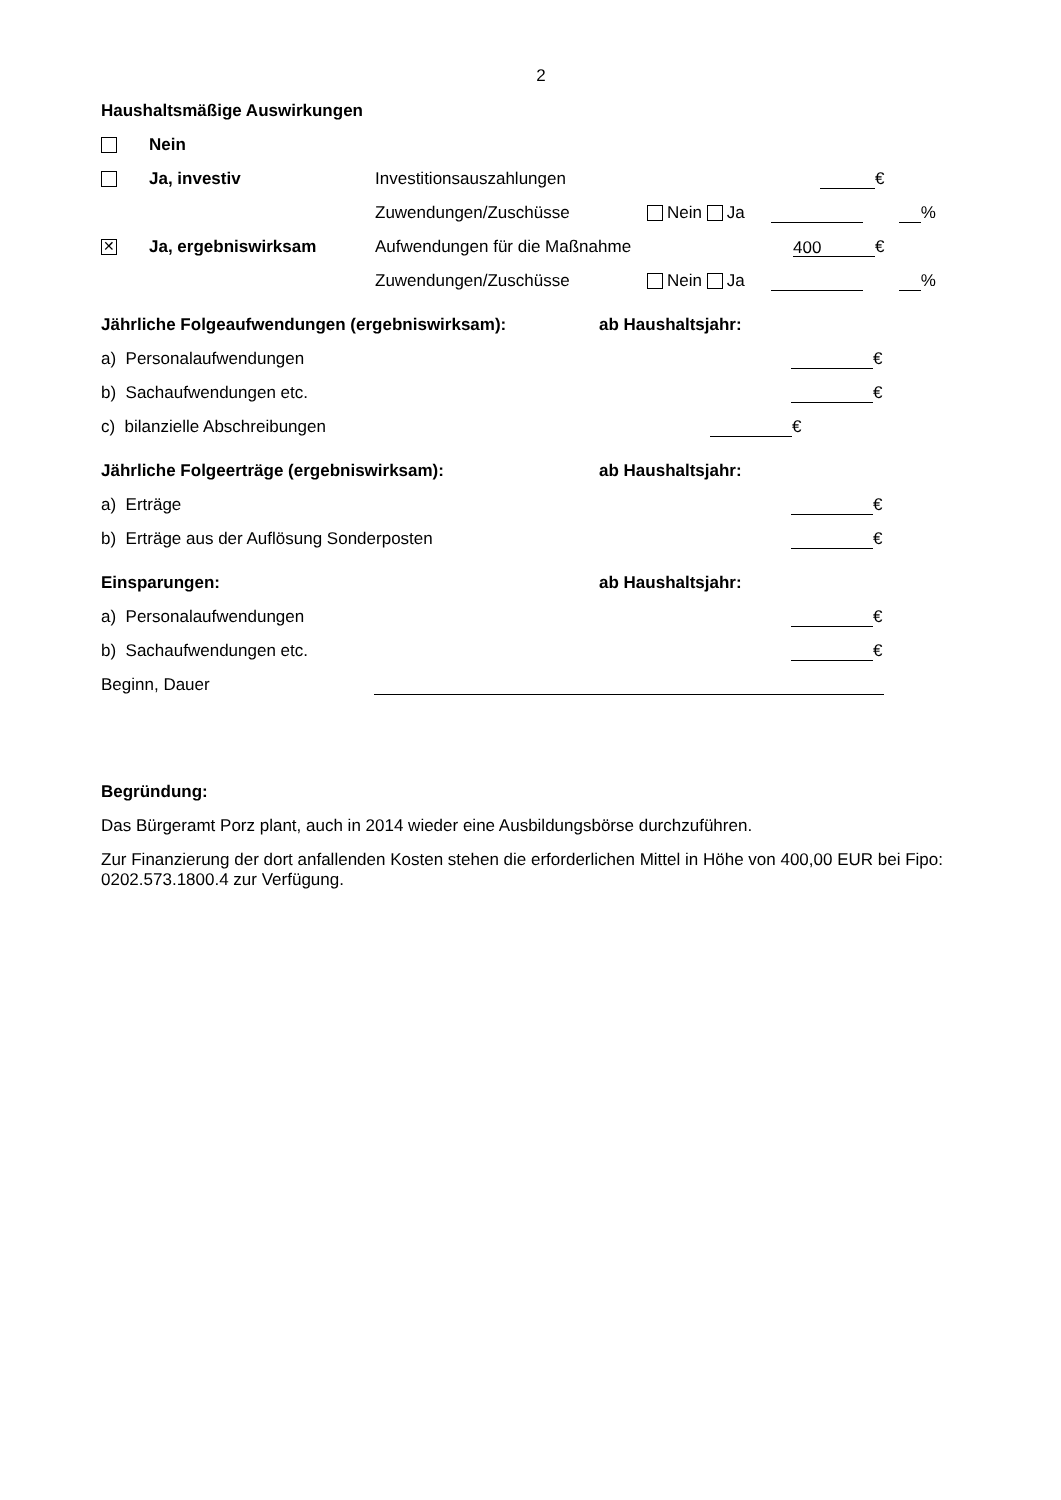2
Haushaltsmäßige Auswirkungen
Nein
Ja, investiv Investitionsauszahlungen €
Zuwendungen/Zuschüsse Nein Ja %
✕ Ja, ergebniswirksam Aufwendungen für die Maßnahme 400 €
Zuwendungen/Zuschüsse Nein Ja %
Jährliche Folgeaufwendungen (ergebniswirksam): ab Haushaltsjahr:
a) Personalaufwendungen €
b) Sachaufwendungen etc. €
c) bilanzielle Abschreibungen €
Jährliche Folgeerträge (ergebniswirksam): ab Haushaltsjahr:
a) Erträge €
b) Erträge aus der Auflösung Sonderposten €
Einsparungen: ab Haushaltsjahr:
a) Personalaufwendungen €
b) Sachaufwendungen etc. €
Beginn, Dauer
Begründung:
Das Bürgeramt Porz plant, auch in 2014 wieder eine Ausbildungsbörse durchzuführen.
Zur Finanzierung der dort anfallenden Kosten stehen die erforderlichen Mittel in Höhe von 400,00 EUR bei Fipo: 0202.573.1800.4 zur Verfügung.